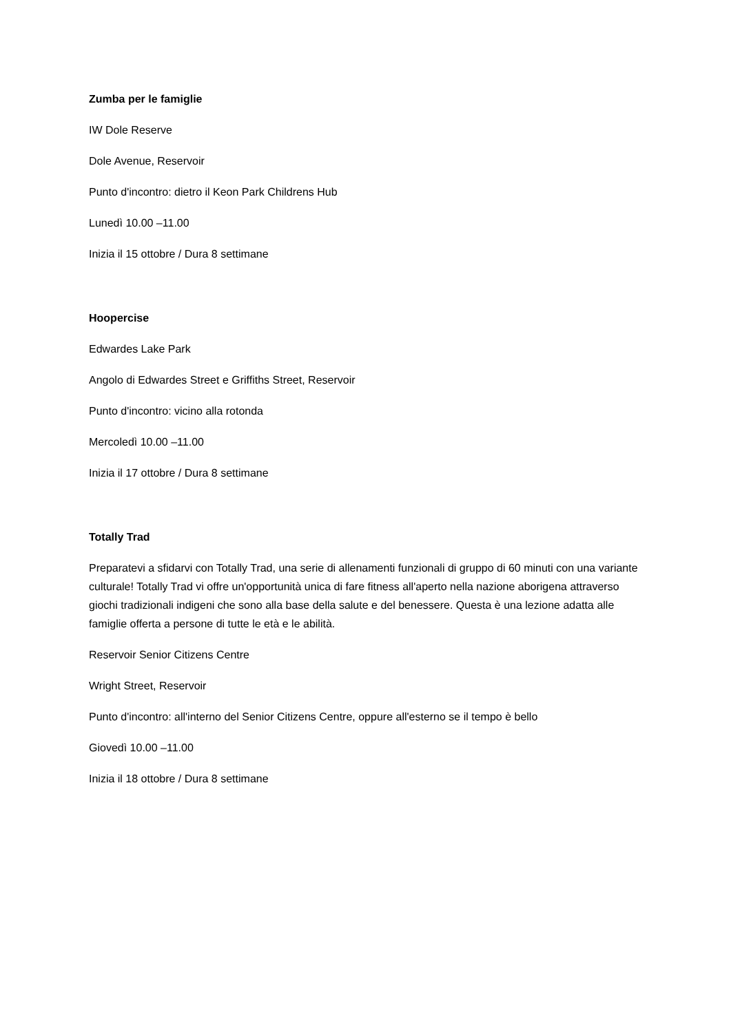Zumba per le famiglie
IW Dole Reserve
Dole Avenue, Reservoir
Punto d'incontro: dietro il Keon Park Childrens Hub
Lunedì 10.00 –11.00
Inizia il 15 ottobre / Dura 8 settimane
Hoopercise
Edwardes Lake Park
Angolo di Edwardes Street e Griffiths Street, Reservoir
Punto d'incontro: vicino alla rotonda
Mercoledì 10.00 –11.00
Inizia il 17 ottobre / Dura 8 settimane
Totally Trad
Preparatevi a sfidarvi con Totally Trad, una serie di allenamenti funzionali di gruppo di 60 minuti con una variante culturale! Totally Trad vi offre un'opportunità unica di fare fitness all'aperto nella nazione aborigena attraverso giochi tradizionali indigeni che sono alla base della salute e del benessere. Questa è una lezione adatta alle famiglie offerta a persone di tutte le età e le abilità.
Reservoir Senior Citizens Centre
Wright Street, Reservoir
Punto d'incontro: all'interno del Senior Citizens Centre, oppure all'esterno se il tempo è bello
Giovedì 10.00 –11.00
Inizia il 18 ottobre / Dura 8 settimane